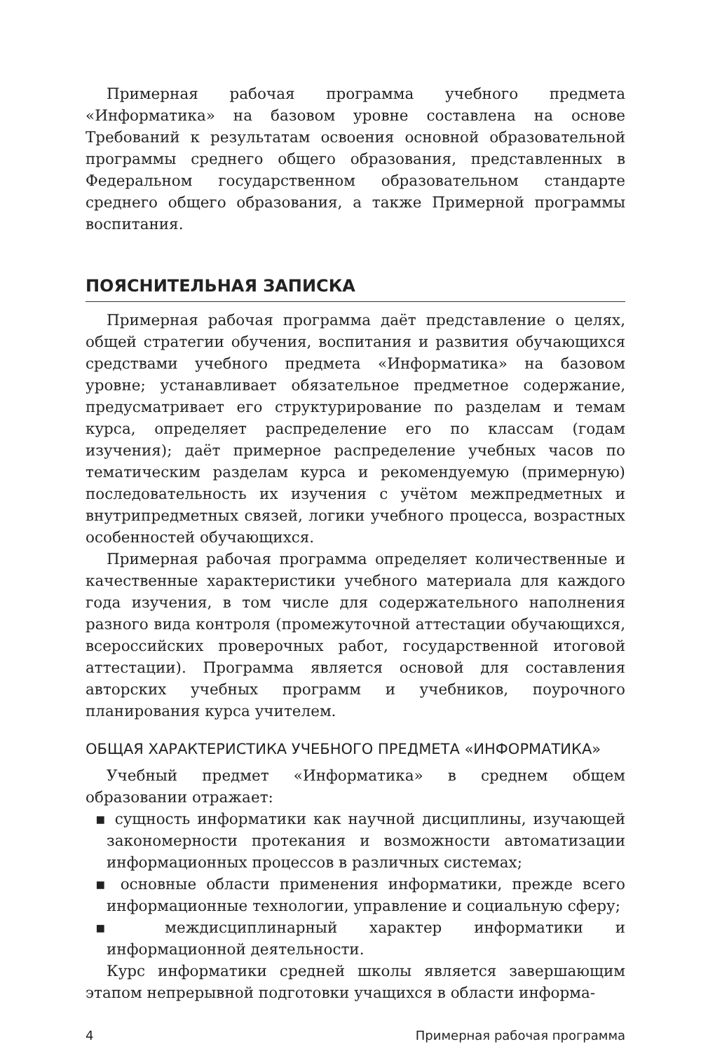Примерная рабочая программа учебного предмета «Информатика» на базовом уровне составлена на основе Требований к результатам освоения основной образовательной программы среднего общего образования, представленных в Федеральном государственном образовательном стандарте среднего общего образования, а также Примерной программы воспитания.
ПОЯСНИТЕЛЬНАЯ ЗАПИСКА
Примерная рабочая программа даёт представление о целях, общей стратегии обучения, воспитания и развития обучающихся средствами учебного предмета «Информатика» на базовом уровне; устанавливает обязательное предметное содержание, предусматривает его структурирование по разделам и темам курса, определяет распределение его по классам (годам изучения); даёт примерное распределение учебных часов по тематическим разделам курса и рекомендуемую (примерную) последовательность их изучения с учётом межпредметных и внутрипредметных связей, логики учебного процесса, возрастных особенностей обучающихся.
Примерная рабочая программа определяет количественные и качественные характеристики учебного материала для каждого года изучения, в том числе для содержательного наполнения разного вида контроля (промежуточной аттестации обучающихся, всероссийских проверочных работ, государственной итоговой аттестации). Программа является основой для составления авторских учебных программ и учебников, поурочного планирования курса учителем.
ОБЩАЯ ХАРАКТЕРИСТИКА УЧЕБНОГО ПРЕДМЕТА «ИНФОРМАТИКА»
Учебный предмет «Информатика» в среднем общем образовании отражает:
▪ сущность информатики как научной дисциплины, изучающей закономерности протекания и возможности автоматизации информационных процессов в различных системах;
▪ основные области применения информатики, прежде всего информационные технологии, управление и социальную сферу;
▪ междисциплинарный характер информатики и информационной деятельности.
Курс информатики средней школы является завершающим этапом непрерывной подготовки учащихся в области информа-
4 Примерная рабочая программа